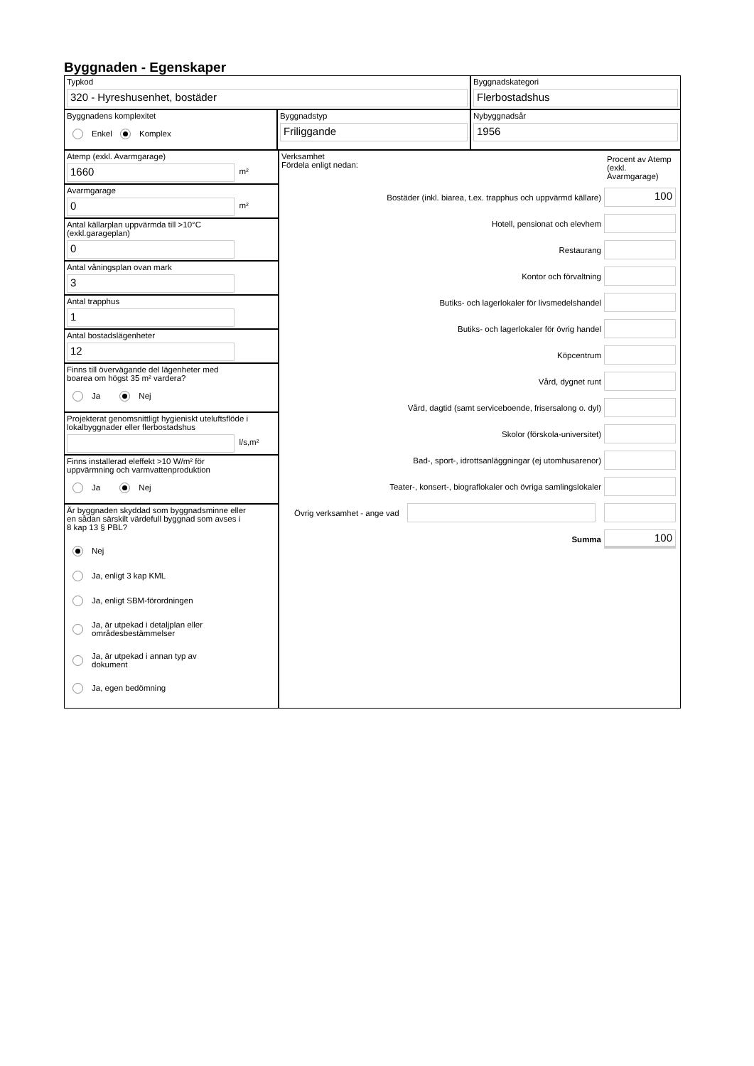Byggnaden - Egenskaper
Typkod
320 - Hyreshusenhet, bostäder
Byggnadskategori
Flerbostadshus
Byggnadens komplexitet
Enkel Komplex
Byggnadstyp
Friliggande
Nybyggnadsår
1956
Atemp (exkl. Avarmgarage)
1660
m²
Avarmgarage
0
m²
Antal källarplan uppvärmda till >10°C
(exkl.garageplan)
0
Antal våningsplan ovan mark
3
Antal trapphus
1
Antal bostadslägenheter
12
Finns till övervägande del lägenheter med
boarea om högst 35 m² vardera?
Ja Nej
Projekterat genomsnittligt hygieniskt uteluftsflöde i
lokalbyggnader eller flerbostadshus
l/s,m²
Finns installerad eleffekt >10 W/m² för
uppvärmning och varmvattenproduktion
Ja Nej
Är byggnaden skyddad som byggnadsminne eller
en sådan särskilt värdefull byggnad som avses i
8 kap 13 § PBL?
Nej
Ja, enligt 3 kap KML
Ja, enligt SBM-förordningen
Ja, är utpekad i detaljplan eller
områdesbestämmelser
Ja, är utpekad i annan typ av
dokument
Ja, egen bedömning
Verksamhet
Fördela enligt nedan:
Procent av Atemp (exkl. Avarmgarage)
Bostäder (inkl. biarea, t.ex. trapphus och uppvärmd källare)
100
Hotell, pensionat och elevhem
Restaurang
Kontor och förvaltning
Butiks- och lagerlokaler för livsmedelshandel
Butiks- och lagerlokaler för övrig handel
Köpcentrum
Vård, dygnet runt
Vård, dagtid (samt serviceboende, frisersalong o. dyl)
Skolor (förskola-universitet)
Bad-, sport-, idrottsanläggningar (ej utomhusarenor)
Teater-, konsert-, biograflokaler och övriga samlingslokaler
Övrig verksamhet - ange vad
Summa
100